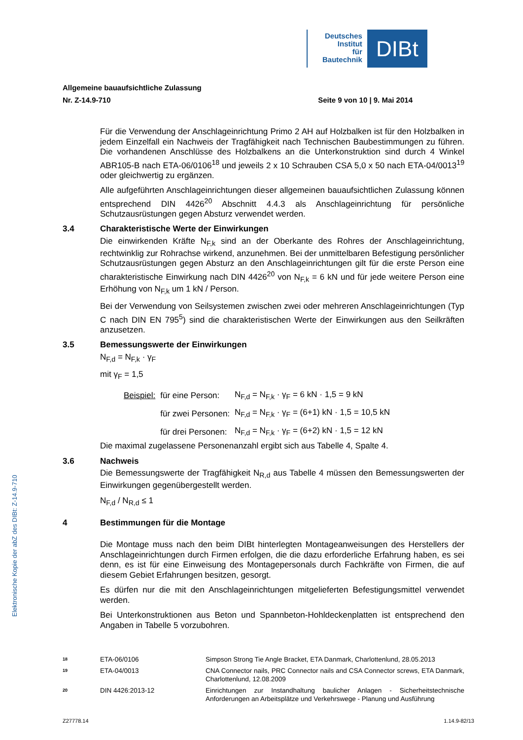Deutsches
Institut
für
Bautechnik
DIBt
Elektronische Kopie der abZ des DIBt: Z-14.9-710
Allgemeine bauaufsichtliche Zulassung
Nr. Z-14.9-710 Seite 9 von 10 | 9. Mai 2014
Für die Verwendung der Anschlageinrichtung Primo 2 AH auf Holzbalken ist für den Holzbalken in jedem Einzelfall ein Nachweis der Tragfähigkeit nach Technischen Baubestimmungen zu führen. Die vorhandenen Anschlüsse des Holzbalkens an die Unterkonstruktion sind durch 4 Winkel ABR105-B nach ETA-06/0106<sup>18</sup> und jeweils 2 x 10 Schrauben CSA 5,0 x 50 nach ETA-04/0013<sup>19</sup> oder gleichwertig zu ergänzen.
Alle aufgeführten Anschlageinrichtungen dieser allgemeinen bauaufsichtlichen Zulassung können entsprechend DIN 4426<sup>20</sup> Abschnitt 4.4.3 als Anschlageinrichtung für persönliche Schutzausrüstungen gegen Absturz verwendet werden.
3.4 Charakteristische Werte der Einwirkungen
Die einwirkenden Kräfte N<sub>F,k</sub> sind an der Oberkante des Rohres der Anschlageinrichtung, rechtwinklig zur Rohrachse wirkend, anzunehmen. Bei der unmittelbaren Befestigung persönlicher Schutzausrüstungen gegen Absturz an den Anschlageinrichtungen gilt für die erste Person eine charakteristische Einwirkung nach DIN 4426<sup>20</sup> von N<sub>F,k</sub> = 6 kN und für jede weitere Person eine Erhöhung von N<sub>F,k</sub> um 1 kN / Person.
Bei der Verwendung von Seilsystemen zwischen zwei oder mehreren Anschlageinrichtungen (Typ C nach DIN EN 795<sup>5</sup>) sind die charakteristischen Werte der Einwirkungen aus den Seilkräften anzusetzen.
3.5 Bemessungswerte der Einwirkungen
N<sub>F,d</sub> = N<sub>F,k</sub> · γ<sub>F</sub>
mit γ<sub>F</sub> = 1,5
| Beispiel: | für eine Person: | N<sub>F,d</sub> = N<sub>F,k</sub> · γ<sub>F</sub> = 6 kN · 1,5 = 9 kN |
| | für zwei Personen: | N<sub>F,d</sub> = N<sub>F,k</sub> · γ<sub>F</sub> = (6+1) kN · 1,5 = 10,5 kN |
| | für drei Personen: | N<sub>F,d</sub> = N<sub>F,k</sub> · γ<sub>F</sub> = (6+2) kN · 1,5 = 12 kN |
Die maximal zugelassene Personenanzahl ergibt sich aus Tabelle 4, Spalte 4.
3.6 Nachweis
Die Bemessungswerte der Tragfähigkeit N<sub>R,d</sub> aus Tabelle 4 müssen den Bemessungswerten der Einwirkungen gegenübergestellt werden.
N<sub>F,d</sub> / N<sub>R,d</sub> ≤ 1
4 Bestimmungen für die Montage
Die Montage muss nach den beim DIBt hinterlegten Montageanweisungen des Herstellers der Anschlageinrichtungen durch Firmen erfolgen, die die dazu erforderliche Erfahrung haben, es sei denn, es ist für eine Einweisung des Montagepersonals durch Fachkräfte von Firmen, die auf diesem Gebiet Erfahrungen besitzen, gesorgt.
Es dürfen nur die mit den Anschlageinrichtungen mitgelieferten Befestigungsmittel verwendet werden.
Bei Unterkonstruktionen aus Beton und Spannbeton-Hohldeckenplatten ist entsprechend den Angaben in Tabelle 5 vorzubohren.
18 ETA-06/0106 Simpson Strong Tie Angle Bracket, ETA Danmark, Charlottenlund, 28.05.2013
19 ETA-04/0013 CNA Connector nails, PRC Connector nails and CSA Connector screws, ETA Danmark, Charlottenlund, 12.08.2009
20 DIN 4426:2013-12 Einrichtungen zur Instandhaltung baulicher Anlagen - Sicherheitstechnische Anforderungen an Arbeitsplätze und Verkehrswege - Planung und Ausführung
Z27778.14 1.14.9-82/13